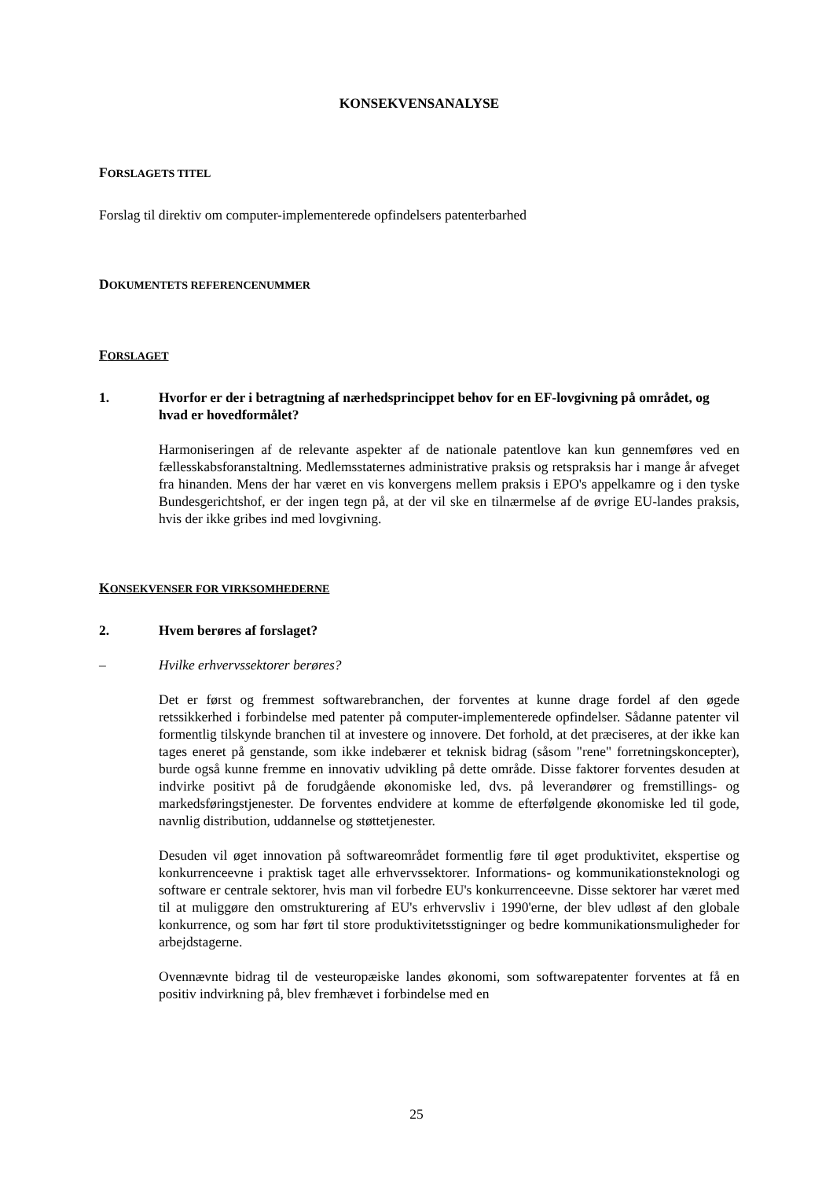KONSEKVENSANALYSE
FORSLAGETS TITEL
Forslag til direktiv om computer-implementerede opfindelsers patenterbarhed
DOKUMENTETS REFERENCENUMMER
FORSLAGET
1. Hvorfor er der i betragtning af nærhedsprincippet behov for en EF-lovgivning på området, og hvad er hovedformålet?
Harmoniseringen af de relevante aspekter af de nationale patentlove kan kun gennemføres ved en fællesskabsforanstaltning. Medlemsstaternes administrative praksis og retspraksis har i mange år afveget fra hinanden. Mens der har været en vis konvergens mellem praksis i EPO's appelkamre og i den tyske Bundesgerichtshof, er der ingen tegn på, at der vil ske en tilnærmelse af de øvrige EU-landes praksis, hvis der ikke gribes ind med lovgivning.
KONSEKVENSER FOR VIRKSOMHEDERNE
2. Hvem berøres af forslaget?
– Hvilke erhvervssektorer berøres?
Det er først og fremmest softwarebranchen, der forventes at kunne drage fordel af den øgede retssikkerhed i forbindelse med patenter på computer-implementerede opfindelser. Sådanne patenter vil formentlig tilskynde branchen til at investere og innovere. Det forhold, at det præciseres, at der ikke kan tages eneret på genstande, som ikke indebærer et teknisk bidrag (såsom "rene" forretningskoncepter), burde også kunne fremme en innovativ udvikling på dette område. Disse faktorer forventes desuden at indvirke positivt på de forudgående økonomiske led, dvs. på leverandører og fremstillings- og markedsføringstjenester. De forventes endvidere at komme de efterfølgende økonomiske led til gode, navnlig distribution, uddannelse og støttetjenester.
Desuden vil øget innovation på softwareområdet formentlig føre til øget produktivitet, ekspertise og konkurrenceevne i praktisk taget alle erhvervssektorer. Informations- og kommunikationsteknologi og software er centrale sektorer, hvis man vil forbedre EU's konkurrenceevne. Disse sektorer har været med til at muliggøre den omstrukturering af EU's erhvervsliv i 1990'erne, der blev udløst af den globale konkurrence, og som har ført til store produktivitetsstigninger og bedre kommunikationsmuligheder for arbejdstagerne.
Ovennævnte bidrag til de vesteuropæiske landes økonomi, som softwarepatenter forventes at få en positiv indvirkning på, blev fremhævet i forbindelse med en
25